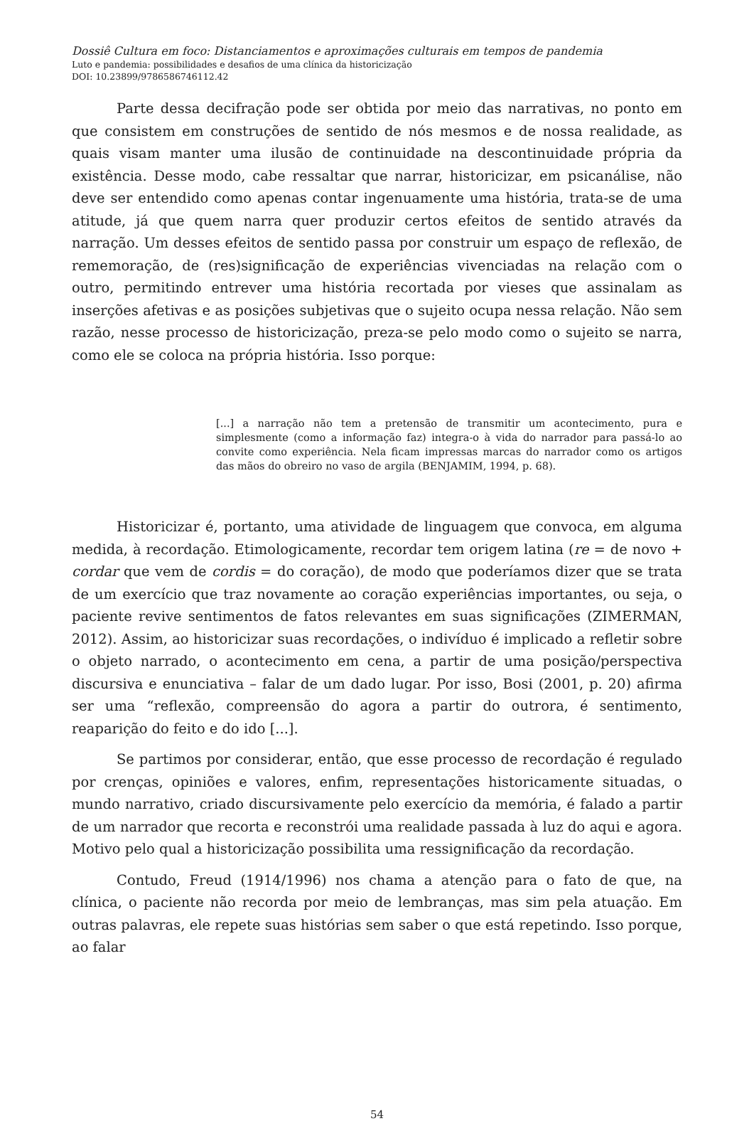Dossiê Cultura em foco: Distanciamentos e aproximações culturais em tempos de pandemia
Luto e pandemia: possibilidades e desafios de uma clínica da historicização
DOI: 10.23899/9786586746112.42
Parte dessa decifração pode ser obtida por meio das narrativas, no ponto em que consistem em construções de sentido de nós mesmos e de nossa realidade, as quais visam manter uma ilusão de continuidade na descontinuidade própria da existência. Desse modo, cabe ressaltar que narrar, historicizar, em psicanálise, não deve ser entendido como apenas contar ingenuamente uma história, trata-se de uma atitude, já que quem narra quer produzir certos efeitos de sentido através da narração. Um desses efeitos de sentido passa por construir um espaço de reflexão, de rememoração, de (res)significação de experiências vivenciadas na relação com o outro, permitindo entrever uma história recortada por vieses que assinalam as inserções afetivas e as posições subjetivas que o sujeito ocupa nessa relação. Não sem razão, nesse processo de historicização, preza-se pelo modo como o sujeito se narra, como ele se coloca na própria história. Isso porque:
[...] a narração não tem a pretensão de transmitir um acontecimento, pura e simplesmente (como a informação faz) integra-o à vida do narrador para passá-lo ao convite como experiência. Nela ficam impressas marcas do narrador como os artigos das mãos do obreiro no vaso de argila (BENJAMIM, 1994, p. 68).
Historicizar é, portanto, uma atividade de linguagem que convoca, em alguma medida, à recordação. Etimologicamente, recordar tem origem latina (re = de novo + cordar que vem de cordis = do coração), de modo que poderíamos dizer que se trata de um exercício que traz novamente ao coração experiências importantes, ou seja, o paciente revive sentimentos de fatos relevantes em suas significações (ZIMERMAN, 2012). Assim, ao historicizar suas recordações, o indivíduo é implicado a refletir sobre o objeto narrado, o acontecimento em cena, a partir de uma posição/perspectiva discursiva e enunciativa – falar de um dado lugar. Por isso, Bosi (2001, p. 20) afirma ser uma “reflexão, compreensão do agora a partir do outrora, é sentimento, reaparição do feito e do ido [...].
Se partimos por considerar, então, que esse processo de recordação é regulado por crenças, opiniões e valores, enfim, representações historicamente situadas, o mundo narrativo, criado discursivamente pelo exercício da memória, é falado a partir de um narrador que recorta e reconstrói uma realidade passada à luz do aqui e agora. Motivo pelo qual a historicização possibilita uma ressignificação da recordação.
Contudo, Freud (1914/1996) nos chama a atenção para o fato de que, na clínica, o paciente não recorda por meio de lembranças, mas sim pela atuação. Em outras palavras, ele repete suas histórias sem saber o que está repetindo. Isso porque, ao falar
54